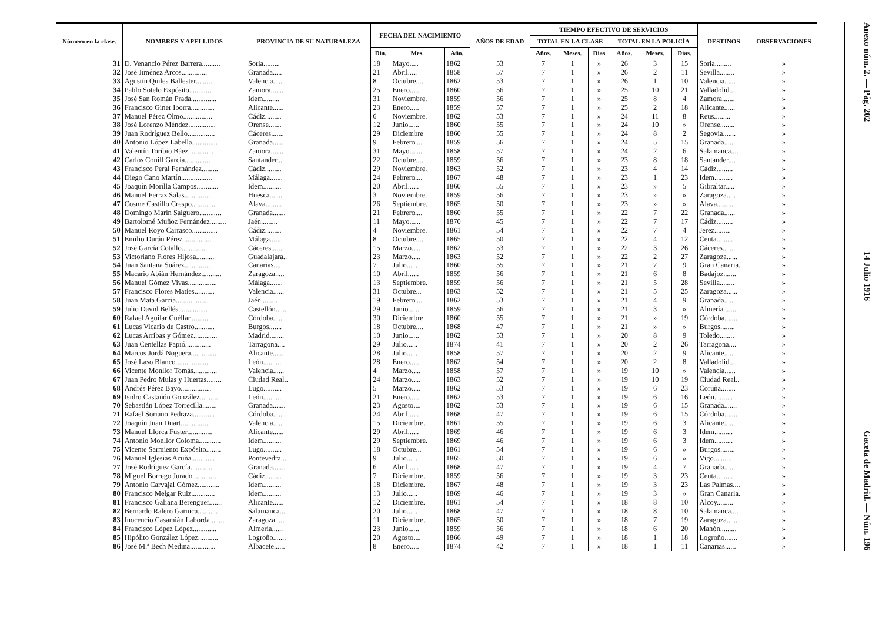| Número en la clase. | NOMBRES Y APELLIDOS | PROVINCIA DE SU NATURALEZA | FECHA DEL NACIMIENTO | | | AÑOS DE EDAD | TIEMPO EFECTIVO DE SERVICIOS | | | | | | DESTINOS | OBSERVACIONES |
| --- | --- | --- | --- | --- | --- | --- | --- | --- | --- | --- | --- | --- | --- | --- |
| | | | | | | | TOTAL EN LA CLASE | | | TOTAL EN LA POLICÍA | | | | |
| | | | Día. | Mes. | Año. | | Años. | Meses. | Días | Años. | Meses. | Días. | | |
| 31 | D. Venancio Pérez Barrera.......... | Soria......... | 18 | Mayo..... | 1862 | 53 | 7 | 1 | » | 26 | 3 | 15 | Soria......... | » |
| 32 | José Jiménez Arcos.............. | Granada..... | 21 | Abril..... | 1858 | 57 | 7 | 1 | » | 26 | 2 | 11 | Sevilla........ | » |
| 33 | Agustín Quiles Ballester........... | Valencia...... | 8 | Octubre.... | 1862 | 53 | 7 | 1 | » | 26 | 1 | 10 | Valencia...... | » |
| 34 | Pablo Sotelo Expósito............. | Zamora....... | 25 | Enero..... | 1860 | 56 | 7 | 1 | » | 25 | 10 | 21 | Valladolid.... | » |
| 35 | José San Román Prada.............. | Idem......... | 31 | Noviembre. | 1859 | 56 | 7 | 1 | » | 25 | 8 | 4 | Zamora....... | » |
| 36 | Francisco Giner Iborra............. | Alicante...... | 23 | Enero..... | 1859 | 57 | 7 | 1 | » | 25 | 2 | 18 | Alicante...... | » |
| 37 | Manuel Pérez Olmo................ | Cádiz......... | 6 | Noviembre. | 1862 | 53 | 7 | 1 | » | 24 | 11 | 8 | Reus......... | » |
| 38 | José Lorenzo Méndez............... | Orense....... | 12 | Junio...... | 1860 | 55 | 7 | 1 | » | 24 | 10 | » | Orense........ | » |
| 39 | Juan Rodríguez Bello............... | Cáceres....... | 29 | Diciembre | 1860 | 55 | 7 | 1 | » | 24 | 8 | 2 | Segovia....... | » |
| 40 | Antonio López Labella.............. | Granada...... | 9 | Febrero.... | 1859 | 56 | 7 | 1 | » | 24 | 5 | 15 | Granada...... | » |
| 41 | Valentín Toribio Báez.............. | Zamora....... | 31 | Mayo....... | 1858 | 57 | 7 | 1 | » | 24 | 2 | 6 | Salamanca.... | » |
| 42 | Carlos Conill García.............. | Santander.... | 22 | Octubre.... | 1859 | 56 | 7 | 1 | » | 23 | 8 | 18 | Santander.... | » |
| 43 | Francisco Peral Fernández......... | Cádiz......... | 29 | Noviembre. | 1863 | 52 | 7 | 1 | » | 23 | 4 | 14 | Cádiz......... | » |
| 44 | Diego Cano Martín................. | Málaga....... | 24 | Febrero.... | 1867 | 48 | 7 | 1 | » | 23 | 1 | 23 | Idem.......... | » |
| 45 | Joaquín Morilla Campos............ | Idem.......... | 20 | Abril...... | 1860 | 55 | 7 | 1 | » | 23 | » | 5 | Gibraltar..... | » |
| 46 | Manuel Ferraz Salas............... | Huesca....... | 3 | Noviembre. | 1859 | 56 | 7 | 1 | » | 23 | » | » | Zaragoza..... | » |
| 47 | Cosme Castillo Crespo............. | Alava......... | 26 | Septiembre. | 1865 | 50 | 7 | 1 | » | 23 | » | » | Alava......... | » |
| 48 | Domingo Marín Salguero............ | Granada....... | 21 | Febrero.... | 1860 | 55 | 7 | 1 | » | 22 | 7 | 22 | Granada...... | » |
| 49 | Bartolomé Muñoz Fernández......... | Jaén......... | 11 | Mayo...... | 1870 | 45 | 7 | 1 | » | 22 | 7 | 17 | Cádiz......... | » |
| 50 | Manuel Royo Carrasco.............. | Cádiz......... | 4 | Noviembre. | 1861 | 54 | 7 | 1 | » | 22 | 7 | 4 | Jerez......... | » |
| 51 | Emilio Durán Pérez................ | Málaga....... | 8 | Octubre.... | 1865 | 50 | 7 | 1 | » | 22 | 4 | 12 | Ceuta......... | » |
| 52 | José García Cotallo............... | Cáceres....... | 15 | Marzo..... | 1862 | 53 | 7 | 1 | » | 22 | 3 | 26 | Cáceres....... | » |
| 53 | Victoriano Flores Hijosa.......... | Guadalajara.. | 23 | Marzo..... | 1863 | 52 | 7 | 1 | » | 22 | 2 | 27 | Zaragoza...... | » |
| 54 | Juan Santana Suárez............... | Canarias..... | 7 | Julio...... | 1860 | 55 | 7 | 1 | » | 21 | 7 | 9 | Gran Canaria. | » |
| 55 | Macario Abián Hernández........... | Zaragoza..... | 10 | Abril...... | 1859 | 56 | 7 | 1 | » | 21 | 6 | 8 | Badajoz....... | » |
| 56 | Manuel Gómez Vivas................ | Málaga....... | 13 | Septiembre. | 1859 | 56 | 7 | 1 | » | 21 | 5 | 28 | Sevilla........ | » |
| 57 | Francisco Flores Matíes........... | Valencia...... | 31 | Octubre... | 1863 | 52 | 7 | 1 | » | 21 | 5 | 25 | Zaragoza...... | » |
| 58 | Juan Mata García.................. | Jaén......... | 19 | Febrero.... | 1862 | 53 | 7 | 1 | » | 21 | 4 | 9 | Granada....... | » |
| 59 | Julio David Bellés................ | Castellón...... | 29 | Junio...... | 1859 | 56 | 7 | 1 | » | 21 | 3 | » | Almería....... | » |
| 60 | Rafael Aguilar Cuéllar............ | Córdoba...... | 30 | Diciembre | 1860 | 55 | 7 | 1 | » | 21 | » | 19 | Córdoba....... | » |
| 61 | Lucas Vicario de Castro........... | Burgos....... | 18 | Octubre.... | 1868 | 47 | 7 | 1 | » | 21 | » | » | Burgos........ | » |
| 62 | Lucas Arribas y Gómez............. | Madrid........ | 10 | Junio...... | 1862 | 53 | 7 | 1 | » | 20 | 8 | 9 | Toledo........ | » |
| 63 | Juan Centellas Papió.............. | Tarragona.... | 29 | Julio...... | 1874 | 41 | 7 | 1 | » | 20 | 2 | 26 | Tarragona.... | » |
| 64 | Marcos Jordá Noguera.............. | Alicante...... | 28 | Julio...... | 1858 | 57 | 7 | 1 | » | 20 | 2 | 9 | Alicante....... | » |
| 65 | José Laso Blanco.................. | León.......... | 28 | Enero..... | 1862 | 54 | 7 | 1 | » | 20 | 2 | 8 | Valladolid.... | » |
| 66 | Vicente Monllor Tomás............. | Valencia...... | 4 | Marzo..... | 1858 | 57 | 7 | 1 | » | 19 | 10 | » | Valencia...... | » |
| 67 | Juan Pedro Mulas y Huertas........ | Ciudad Real.. | 24 | Marzo..... | 1863 | 52 | 7 | 1 | » | 19 | 10 | 19 | Ciudad Real.. | » |
| 68 | Andrés Pérez Bayo................. | Lugo.......... | 5 | Marzo..... | 1862 | 53 | 7 | 1 | » | 19 | 6 | 23 | Coruña........ | » |
| 69 | Isidro Castañón González.......... | León.......... | 21 | Enero..... | 1862 | 53 | 7 | 1 | » | 19 | 6 | 16 | León.......... | » |
| 70 | Sebastián López Torrecilla........ | Granada....... | 23 | Agosto.... | 1862 | 53 | 7 | 1 | » | 19 | 6 | 15 | Granada....... | » |
| 71 | Rafael Soriano Pedraza............ | Córdoba....... | 24 | Abril...... | 1868 | 47 | 7 | 1 | » | 19 | 6 | 15 | Córdoba....... | » |
| 72 | Joaquín Juan Duart................ | Valencia...... | 15 | Diciembre. | 1861 | 55 | 7 | 1 | » | 19 | 6 | 3 | Alicante....... | » |
| 73 | Manuel Llorca Fuster.............. | Alicante...... | 29 | Abril...... | 1869 | 46 | 7 | 1 | » | 19 | 6 | 3 | Idem.......... | » |
| 74 | Antonio Monllor Coloma............ | Idem.......... | 29 | Septiembre. | 1869 | 46 | 7 | 1 | » | 19 | 6 | 3 | Idem.......... | » |
| 75 | Vicente Sarmiento Expósito........ | Lugo.......... | 18 | Octubre... | 1861 | 54 | 7 | 1 | » | 19 | 6 | » | Burgos........ | » |
| 76 | Manuel Iglesias Acuña............. | Pontevedra... | 9 | Julio...... | 1865 | 50 | 7 | 1 | » | 19 | 6 | » | Vigo.......... | » |
| 77 | José Rodríguez García............. | Granada....... | 6 | Abril...... | 1868 | 47 | 7 | 1 | » | 19 | 4 | 7 | Granada....... | » |
| 78 | Miguel Borrego Jurado............. | Cádiz......... | 7 | Diciembre. | 1859 | 56 | 7 | 1 | » | 19 | 3 | 23 | Ceuta......... | » |
| 79 | Antonio Carvajal Gómez............ | Idem.......... | 18 | Diciembre. | 1867 | 48 | 7 | 1 | » | 19 | 3 | 23 | Las Palmas.... | » |
| 80 | Francisco Melgar Ruiz............. | Idem.......... | 13 | Julio...... | 1869 | 46 | 7 | 1 | » | 19 | 3 | » | Gran Canaria. | » |
| 81 | Francisco Galiana Berenguer....... | Alicante...... | 12 | Diciembre. | 1861 | 54 | 7 | 1 | » | 18 | 8 | 10 | Alcoy......... | » |
| 82 | Bernardo Ralero Garnica........... | Salamanca.... | 20 | Julio...... | 1868 | 47 | 7 | 1 | » | 18 | 8 | 10 | Salamanca.... | » |
| 83 | Inocencio Casamián Laborda........ | Zaragoza..... | 11 | Diciembre. | 1865 | 50 | 7 | 1 | » | 18 | 7 | 19 | Zaragoza...... | » |
| 84 | Francisco López López............. | Almería...... | 23 | Junio...... | 1859 | 56 | 7 | 1 | » | 18 | 6 | 20 | Mahón......... | » |
| 85 | Hipólito González López........... | Logroño....... | 20 | Agosto.... | 1866 | 49 | 7 | 1 | » | 18 | 1 | 18 | Logroño....... | » |
| 86 | José M.ª Bech Medina.............. | Albacete...... | 8 | Enero..... | 1874 | 42 | 7 | 1 | » | 18 | 1 | 11 | Canarias...... | » |
Anexo núm. 2. — Pág. 202 14 Julio 1916 Gaceta de Madrid. — Núm. 196